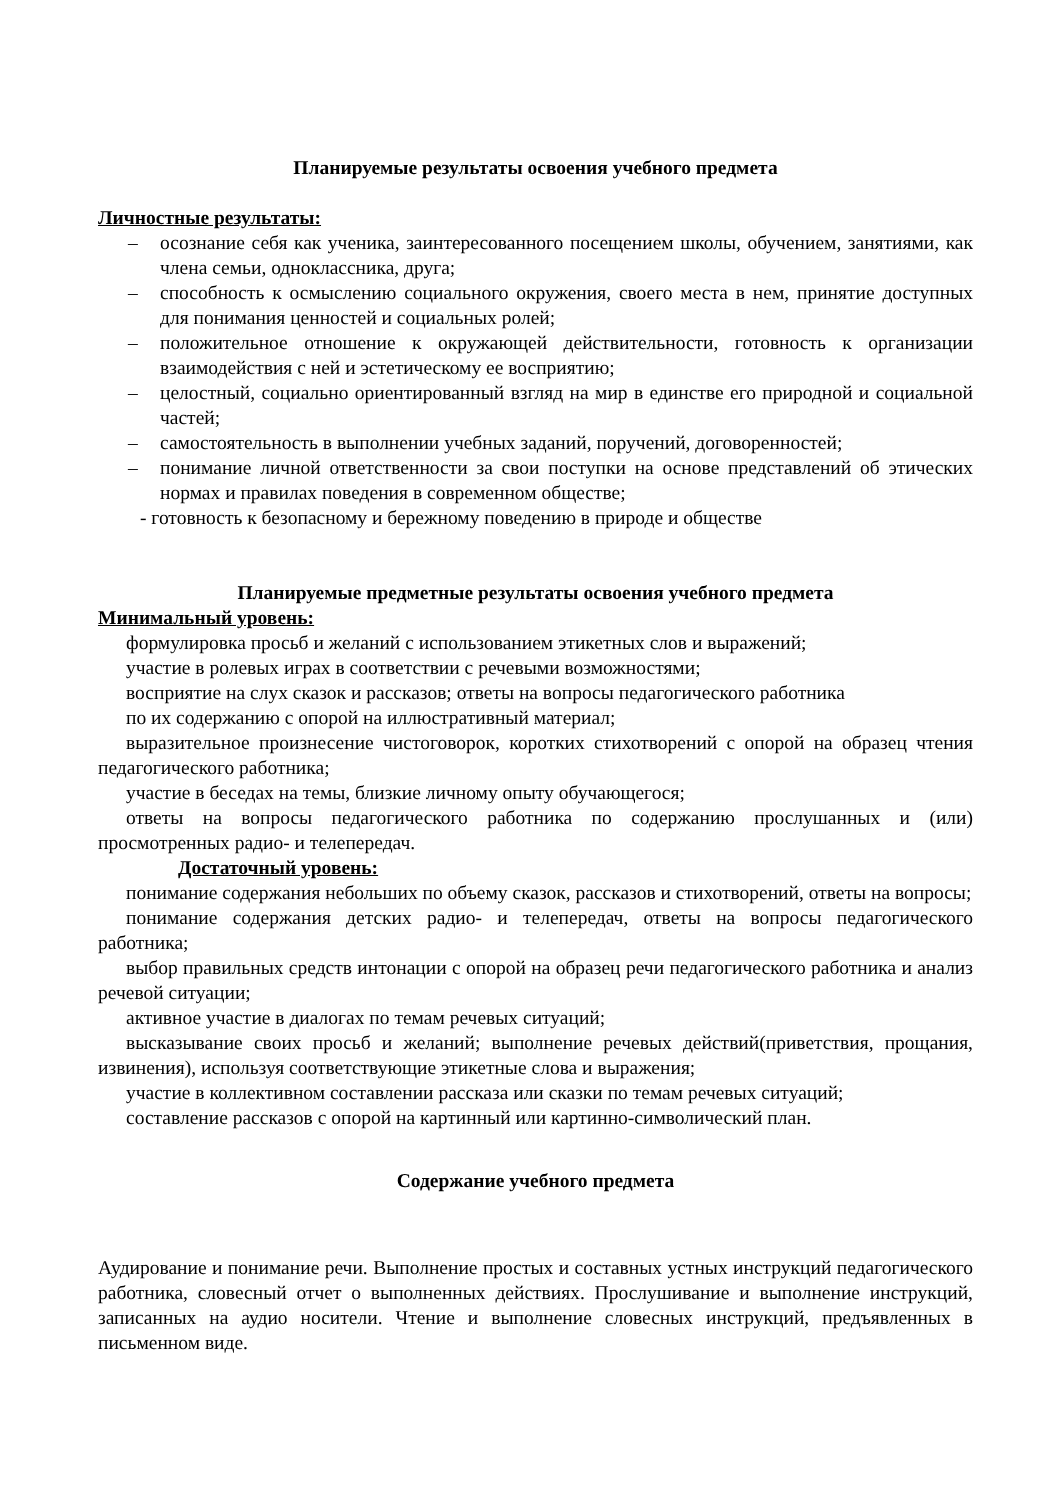Планируемые результаты освоения учебного предмета
Личностные результаты:
– осознание себя как ученика, заинтересованного посещением школы, обучением, занятиями, как члена семьи, одноклассника, друга;
– способность к осмыслению социального окружения, своего места в нем, принятие доступных для понимания ценностей и социальных ролей;
– положительное отношение к окружающей действительности, готовность к организации взаимодействия с ней и эстетическому ее восприятию;
– целостный, социально ориентированный взгляд на мир в единстве его природной и социальной частей;
– самостоятельность в выполнении учебных заданий, поручений, договоренностей;
– понимание личной ответственности за свои поступки на основе представлений об этических нормах и правилах поведения в современном обществе;
- готовность к безопасному и бережному поведению в природе и обществе
Планируемые предметные результаты освоения учебного предмета
Минимальный уровень:
формулировка просьб и желаний с использованием этикетных слов и выражений;
участие в ролевых играх в соответствии с речевыми возможностями;
восприятие на слух сказок и рассказов; ответы на вопросы педагогического работника
по их содержанию с опорой на иллюстративный материал;
выразительное произнесение чистоговорок, коротких стихотворений с опорой на образец чтения педагогического работника;
участие в беседах на темы, близкие личному опыту обучающегося;
ответы на вопросы педагогического работника по содержанию прослушанных и (или) просмотренных радио- и телепередач.
Достаточный уровень:
понимание содержания небольших по объему сказок, рассказов и стихотворений, ответы на вопросы;
понимание содержания детских радио- и телепередач, ответы на вопросы педагогического работника;
выбор правильных средств интонации с опорой на образец речи педагогического работника и анализ речевой ситуации;
активное участие в диалогах по темам речевых ситуаций;
высказывание своих просьб и желаний; выполнение речевых действий(приветствия, прощания, извинения), используя соответствующие этикетные слова и выражения;
участие в коллективном составлении рассказа или сказки по темам речевых ситуаций;
составление рассказов с опорой на картинный или картинно-символический план.
Содержание учебного предмета
Аудирование и понимание речи. Выполнение простых и составных устных инструкций педагогического работника, словесный отчет о выполненных действиях. Прослушивание и выполнение инструкций, записанных на аудио носители. Чтение и выполнение словесных инструкций, предъявленных в письменном виде.